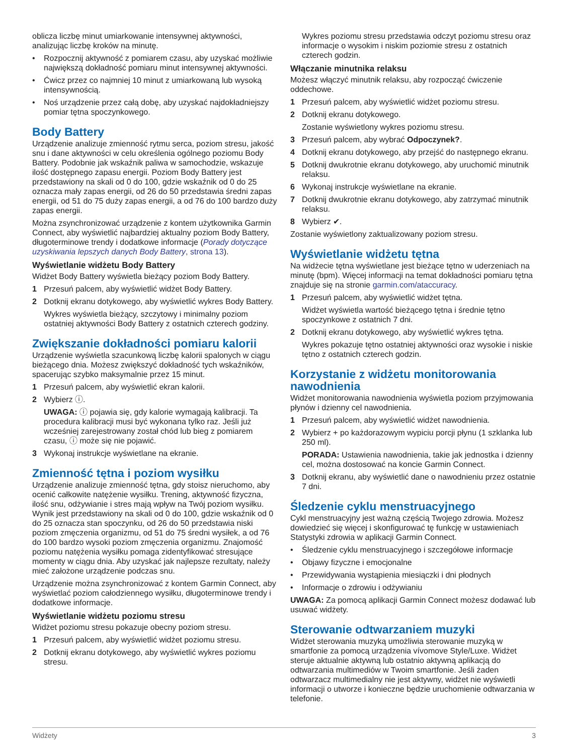oblicza liczbę minut umiarkowanie intensywnej aktywności, analizując liczbę kroków na minutę.
• Rozpocznij aktywność z pomiarem czasu, aby uzyskać możliwie największą dokładność pomiaru minut intensywnej aktywności.
• Ćwicz przez co najmniej 10 minut z umiarkowaną lub wysoką intensywnością.
• Noś urządzenie przez całą dobę, aby uzyskać najdokładniejszy pomiar tętna spoczynkowego.
Body Battery
Urządzenie analizuje zmienność rytmu serca, poziom stresu, jakość snu i dane aktywności w celu określenia ogólnego poziomu Body Battery. Podobnie jak wskaźnik paliwa w samochodzie, wskazuje ilość dostępnego zapasu energii. Poziom Body Battery jest przedstawiony na skali od 0 do 100, gdzie wskaźnik od 0 do 25 oznacza mały zapas energii, od 26 do 50 przedstawia średni zapas energii, od 51 do 75 duży zapas energii, a od 76 do 100 bardzo duży zapas energii.
Można zsynchronizować urządzenie z kontem użytkownika Garmin Connect, aby wyświetlić najbardziej aktualny poziom Body Battery, długoterminowe trendy i dodatkowe informacje (Porady dotyczące uzyskiwania lepszych danych Body Battery, strona 13).
Wyświetlanie widżetu Body Battery
Widżet Body Battery wyświetla bieżący poziom Body Battery.
1 Przesuń palcem, aby wyświetlić widżet Body Battery.
2 Dotknij ekranu dotykowego, aby wyświetlić wykres Body Battery.
Wykres wyświetla bieżący, szczytowy i minimalny poziom ostatniej aktywności Body Battery z ostatnich czterech godziny.
Zwiększanie dokładności pomiaru kalorii
Urządzenie wyświetla szacunkową liczbę kalorii spalonych w ciągu bieżącego dnia. Możesz zwiększyć dokładność tych wskaźników, spacerując szybko maksymalnie przez 15 minut.
1 Przesuń palcem, aby wyświetlić ekran kalorii.
2 Wybierz ⓘ.
UWAGA: ⓘ pojawia się, gdy kalorie wymagają kalibracji. Ta procedura kalibracji musi być wykonana tylko raz. Jeśli już wcześniej zarejestrowany został chód lub bieg z pomiarem czasu, ⓘ może się nie pojawić.
3 Wykonaj instrukcje wyświetlane na ekranie.
Zmienność tętna i poziom wysiłku
Urządzenie analizuje zmienność tętna, gdy stoisz nieruchomo, aby ocenić całkowite natężenie wysiłku. Trening, aktywność fizyczna, ilość snu, odżywianie i stres mają wpływ na Twój poziom wysiłku. Wynik jest przedstawiony na skali od 0 do 100, gdzie wskaźnik od 0 do 25 oznacza stan spoczynku, od 26 do 50 przedstawia niski poziom zmęczenia organizmu, od 51 do 75 średni wysiłek, a od 76 do 100 bardzo wysoki poziom zmęczenia organizmu. Znajomość poziomu natężenia wysiłku pomaga zidentyfikować stresujące momenty w ciągu dnia. Aby uzyskać jak najlepsze rezultaty, należy mieć założone urządzenie podczas snu.
Urządzenie można zsynchronizować z kontem Garmin Connect, aby wyświetlać poziom całodziennego wysiłku, długoterminowe trendy i dodatkowe informacje.
Wyświetlanie widżetu poziomu stresu
Widżet poziomu stresu pokazuje obecny poziom stresu.
1 Przesuń palcem, aby wyświetlić widżet poziomu stresu.
2 Dotknij ekranu dotykowego, aby wyświetlić wykres poziomu stresu.
Wykres poziomu stresu przedstawia odczyt poziomu stresu oraz informacje o wysokim i niskim poziomie stresu z ostatnich czterech godzin.
Włączanie minutnika relaksu
Możesz włączyć minutnik relaksu, aby rozpocząć ćwiczenie oddechowe.
1 Przesuń palcem, aby wyświetlić widżet poziomu stresu.
2 Dotknij ekranu dotykowego.
Zostanie wyświetlony wykres poziomu stresu.
3 Przesuń palcem, aby wybrać Odpoczynek?.
4 Dotknij ekranu dotykowego, aby przejść do następnego ekranu.
5 Dotknij dwukrotnie ekranu dotykowego, aby uruchomić minutnik relaksu.
6 Wykonaj instrukcje wyświetlane na ekranie.
7 Dotknij dwukrotnie ekranu dotykowego, aby zatrzymać minutnik relaksu.
8 Wybierz ✔.
Zostanie wyświetlony zaktualizowany poziom stresu.
Wyświetlanie widżetu tętna
Na widżecie tętna wyświetlane jest bieżące tętno w uderzeniach na minutę (bpm). Więcej informacji na temat dokładności pomiaru tętna znajduje się na stronie garmin.com/ataccuracy.
1 Przesuń palcem, aby wyświetlić widżet tętna.
Widżet wyświetla wartość bieżącego tętna i średnie tętno spoczynkowe z ostatnich 7 dni.
2 Dotknij ekranu dotykowego, aby wyświetlić wykres tętna.
Wykres pokazuje tętno ostatniej aktywności oraz wysokie i niskie tętno z ostatnich czterech godzin.
Korzystanie z widżetu monitorowania nawodnienia
Widżet monitorowania nawodnienia wyświetla poziom przyjmowania płynów i dzienny cel nawodnienia.
1 Przesuń palcem, aby wyświetlić widżet nawodnienia.
2 Wybierz + po każdorazowym wypiciu porcji płynu (1 szklanka lub 250 ml).
PORADA: Ustawienia nawodnienia, takie jak jednostka i dzienny cel, można dostosować na koncie Garmin Connect.
3 Dotknij ekranu, aby wyświetlić dane o nawodnieniu przez ostatnie 7 dni.
Śledzenie cyklu menstruacyjnego
Cykl menstruacyjny jest ważną częścią Twojego zdrowia. Możesz dowiedzieć się więcej i skonfigurować tę funkcję w ustawieniach Statystyki zdrowia w aplikacji Garmin Connect.
• Śledzenie cyklu menstruacyjnego i szczegółowe informacje
• Objawy fizyczne i emocjonalne
• Przewidywania wystąpienia miesiączki i dni płodnych
• Informacje o zdrowiu i odżywianiu
UWAGA: Za pomocą aplikacji Garmin Connect możesz dodawać lub usuwać widżety.
Sterowanie odtwarzaniem muzyki
Widżet sterowania muzyką umożliwia sterowanie muzyką w smartfonie za pomocą urządzenia vívomove Style/Luxe. Widżet steruje aktualnie aktywną lub ostatnio aktywną aplikacją do odtwarzania multimediów w Twoim smartfonie. Jeśli żaden odtwarzacz multimedialny nie jest aktywny, widżet nie wyświetli informacji o utworze i konieczne będzie uruchomienie odtwarzania w telefonie.
Widżety 3